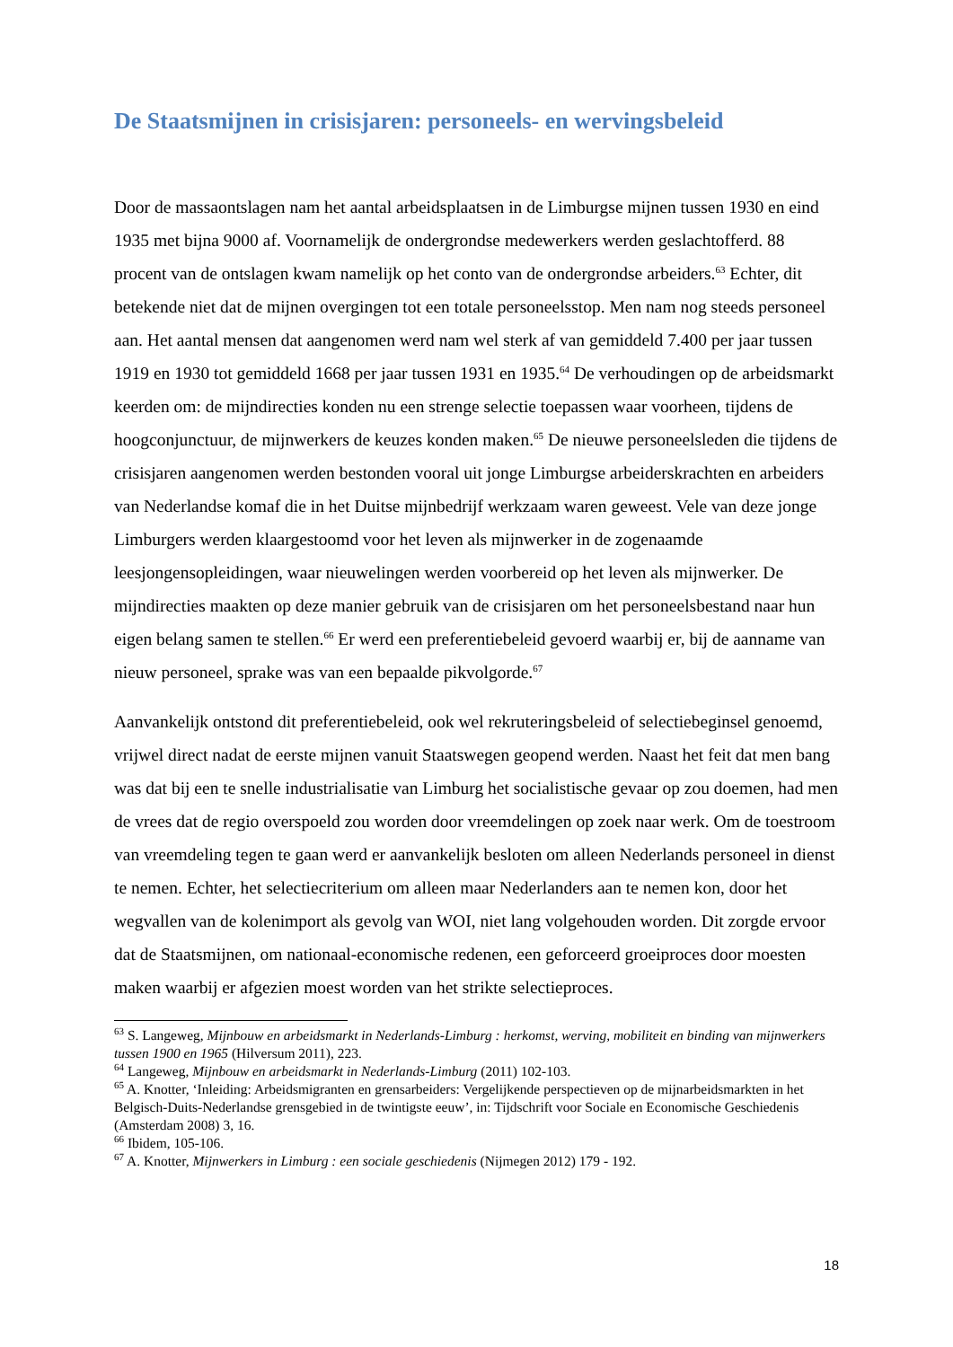De Staatsmijnen in crisisjaren: personeels- en wervingsbeleid
Door de massaontslagen nam het aantal arbeidsplaatsen in de Limburgse mijnen tussen 1930 en eind 1935 met bijna 9000 af. Voornamelijk de ondergrondse medewerkers werden geslachtofferd. 88 procent van de ontslagen kwam namelijk op het conto van de ondergrondse arbeiders.<sup>63</sup> Echter, dit betekende niet dat de mijnen overgingen tot een totale personeelsstop. Men nam nog steeds personeel aan. Het aantal mensen dat aangenomen werd nam wel sterk af van gemiddeld 7.400 per jaar tussen 1919 en 1930 tot gemiddeld 1668 per jaar tussen 1931 en 1935.<sup>64</sup> De verhoudingen op de arbeidsmarkt keerden om: de mijndirecties konden nu een strenge selectie toepassen waar voorheen, tijdens de hoogconjunctuur, de mijnwerkers de keuzes konden maken.<sup>65</sup> De nieuwe personeelsleden die tijdens de crisisjaren aangenomen werden bestonden vooral uit jonge Limburgse arbeiderskrachten en arbeiders van Nederlandse komaf die in het Duitse mijnbedrijf werkzaam waren geweest. Vele van deze jonge Limburgers werden klaargestoomd voor het leven als mijnwerker in de zogenaamde leesjongensopleidingen, waar nieuwelingen werden voorbereid op het leven als mijnwerker. De mijndirecties maakten op deze manier gebruik van de crisisjaren om het personeelsbestand naar hun eigen belang samen te stellen.<sup>66</sup> Er werd een preferentiebeleid gevoerd waarbij er, bij de aanname van nieuw personeel, sprake was van een bepaalde pikvolgorde.<sup>67</sup>
Aanvankelijk ontstond dit preferentiebeleid, ook wel rekruteringsbeleid of selectiebeginsel genoemd, vrijwel direct nadat de eerste mijnen vanuit Staatswegen geopend werden. Naast het feit dat men bang was dat bij een te snelle industrialisatie van Limburg het socialistische gevaar op zou doemen, had men de vrees dat de regio overspoeld zou worden door vreemdelingen op zoek naar werk. Om de toestroom van vreemdeling tegen te gaan werd er aanvankelijk besloten om alleen Nederlands personeel in dienst te nemen. Echter, het selectiecriterium om alleen maar Nederlanders aan te nemen kon, door het wegvallen van de kolenimport als gevolg van WOI, niet lang volgehouden worden. Dit zorgde ervoor dat de Staatsmijnen, om nationaal-economische redenen, een geforceerd groeiproces door moesten maken waarbij er afgezien moest worden van het strikte selectieproces.
<sup>63</sup> S. Langeweg, Mijnbouw en arbeidsmarkt in Nederlands-Limburg : herkomst, werving, mobiliteit en binding van mijnwerkers tussen 1900 en 1965 (Hilversum 2011), 223.
<sup>64</sup> Langeweg, Mijnbouw en arbeidsmarkt in Nederlands-Limburg (2011) 102-103.
<sup>65</sup> A. Knotter, ‘Inleiding: Arbeidsmigranten en grensarbeiders: Vergelijkende perspectieven op de mijnarbeidsmarkten in het Belgisch-Duits-Nederlandse grensgebied in de twintigste eeuw’, in: Tijdschrift voor Sociale en Economische Geschiedenis (Amsterdam 2008) 3, 16.
<sup>66</sup> Ibidem, 105-106.
<sup>67</sup> A. Knotter, Mijnwerkers in Limburg : een sociale geschiedenis (Nijmegen 2012) 179 - 192.
18